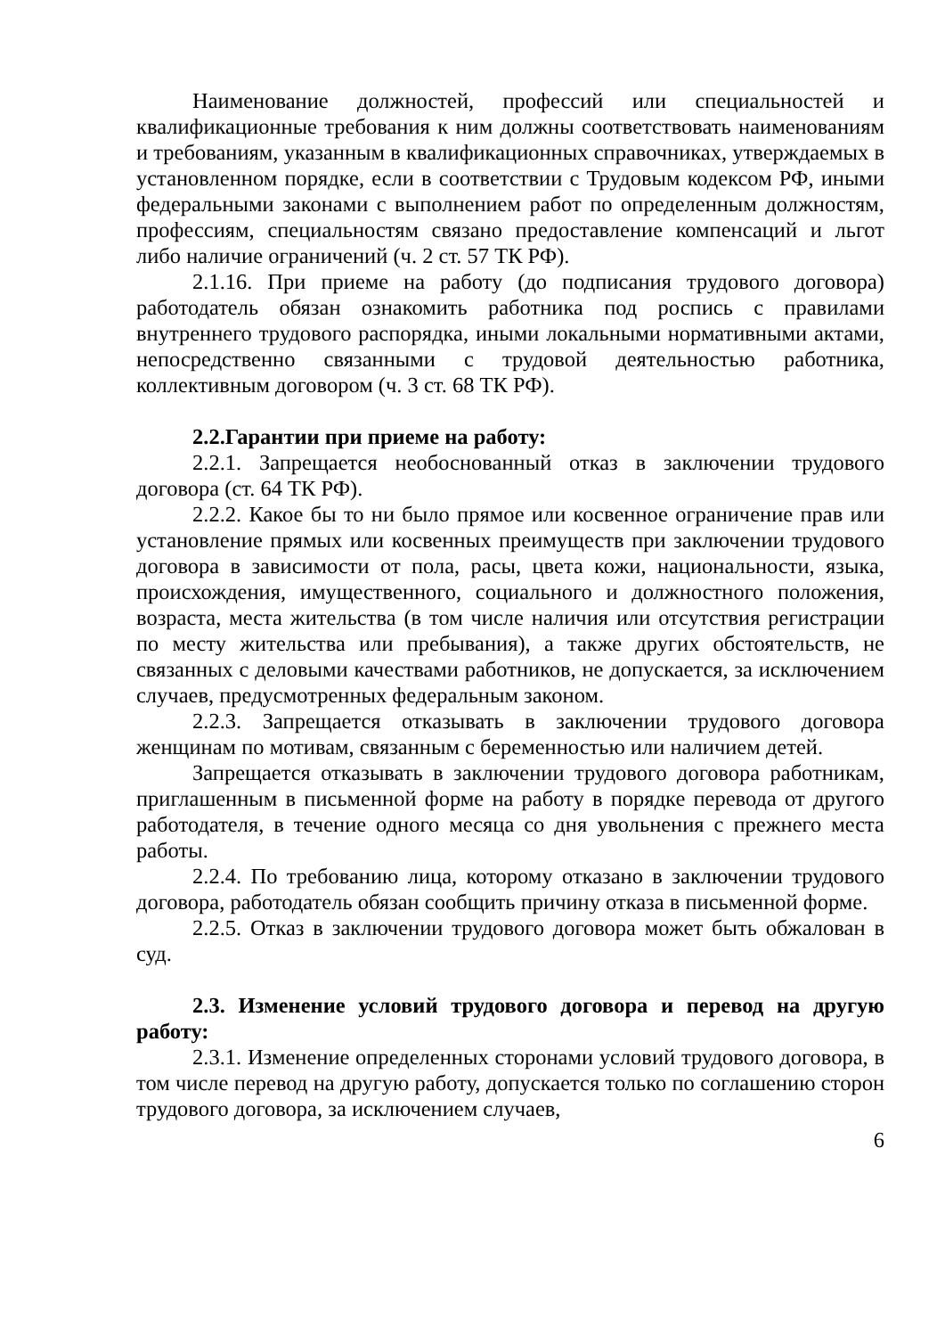Наименование должностей, профессий или специальностей и квалификационные требования к ним должны соответствовать наименованиям и требованиям, указанным в квалификационных справочниках, утверждаемых в установленном порядке, если в соответствии с Трудовым кодексом РФ, иными федеральными законами с выполнением работ по определенным должностям, профессиям, специальностям связано предоставление компенсаций и льгот либо наличие ограничений (ч. 2 ст. 57 ТК РФ).
2.1.16. При приеме на работу (до подписания трудового договора) работодатель обязан ознакомить работника под роспись с правилами внутреннего трудового распорядка, иными локальными нормативными актами, непосредственно связанными с трудовой деятельностью работника, коллективным договором (ч. 3 ст. 68 ТК РФ).
2.2.Гарантии при приеме на работу:
2.2.1. Запрещается необоснованный отказ в заключении трудового договора (ст. 64 ТК РФ).
2.2.2. Какое бы то ни было прямое или косвенное ограничение прав или установление прямых или косвенных преимуществ при заключении трудового договора в зависимости от пола, расы, цвета кожи, национальности, языка, происхождения, имущественного, социального и должностного положения, возраста, места жительства (в том числе наличия или отсутствия регистрации по месту жительства или пребывания), а также других обстоятельств, не связанных с деловыми качествами работников, не допускается, за исключением случаев, предусмотренных федеральным законом.
2.2.3. Запрещается отказывать в заключении трудового договора женщинам по мотивам, связанным с беременностью или наличием детей.
Запрещается отказывать в заключении трудового договора работникам, приглашенным в письменной форме на работу в порядке перевода от другого работодателя, в течение одного месяца со дня увольнения с прежнего места работы.
2.2.4. По требованию лица, которому отказано в заключении трудового договора, работодатель обязан сообщить причину отказа в письменной форме.
2.2.5. Отказ в заключении трудового договора может быть обжалован в суд.
2.3. Изменение условий трудового договора и перевод на другую работу:
2.3.1. Изменение определенных сторонами условий трудового договора, в том числе перевод на другую работу, допускается только по соглашению сторон трудового договора, за исключением случаев,
6